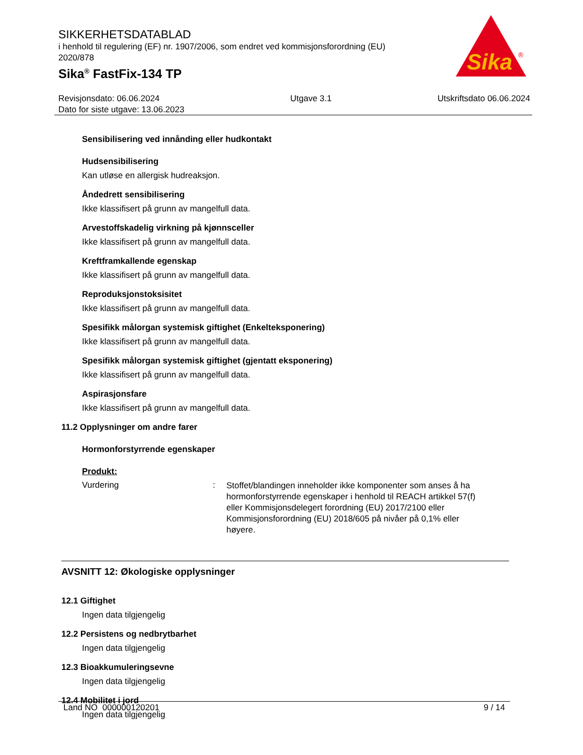SIKKERHETSDATABLAD
i henhold til regulering (EF) nr. 1907/2006, som endret ved kommisjonsforordning (EU) 2020/878
Sika<sup>®</sup> FastFix-134 TP
Sika
®
Revisjonsdato: 06.06.2024
Dato for siste utgave: 13.06.2023
Utgave 3.1 Utskriftsdato 06.06.2024
Sensibilisering ved innånding eller hudkontakt
Hudsensibilisering
Kan utløse en allergisk hudreaksjon.
Åndedrett sensibilisering
Ikke klassifisert på grunn av mangelfull data.
Arvestoffskadelig virkning på kjønnsceller
Ikke klassifisert på grunn av mangelfull data.
Kreftframkallende egenskap
Ikke klassifisert på grunn av mangelfull data.
Reproduksjonstoksisitet
Ikke klassifisert på grunn av mangelfull data.
Spesifikk målorgan systemisk giftighet (Enkelteksponering)
Ikke klassifisert på grunn av mangelfull data.
Spesifikk målorgan systemisk giftighet (gjentatt eksponering)
Ikke klassifisert på grunn av mangelfull data.
Aspirasjonsfare
Ikke klassifisert på grunn av mangelfull data.
11.2 Opplysninger om andre farer
Hormonforstyrrende egenskaper
Produkt:
Vurdering :
Stoffet/blandingen inneholder ikke komponenter som anses å ha hormonforstyrrende egenskaper i henhold til REACH artikkel 57(f) eller Kommisjonsdelegert forordning (EU) 2017/2100 eller Kommisjonsforordning (EU) 2018/605 på nivåer på 0,1% eller høyere.
AVSNITT 12: Økologiske opplysninger
12.1 Giftighet
Ingen data tilgjengelig
12.2 Persistens og nedbrytbarhet
Ingen data tilgjengelig
12.3 Bioakkumuleringsevne
Ingen data tilgjengelig
12.4 Mobilitet i jord
Ingen data tilgjengelig
Land NO 000000120201 9 / 14